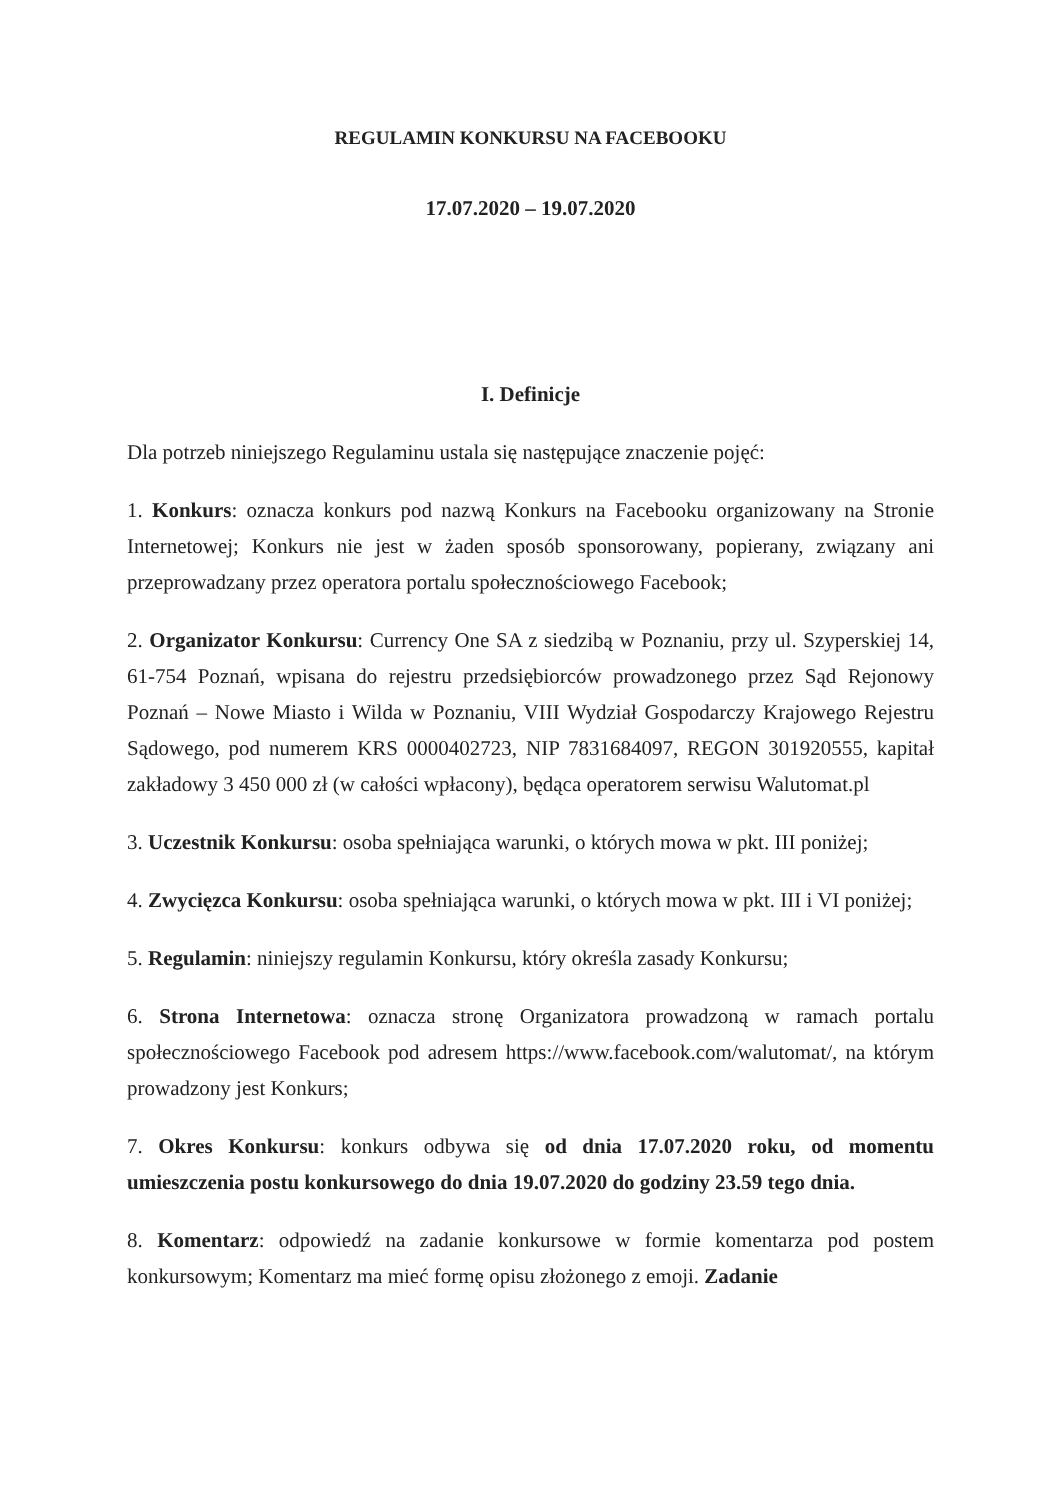REGULAMIN KONKURSU NA FACEBOOKU
17.07.2020 – 19.07.2020
I. Definicje
Dla potrzeb niniejszego Regulaminu ustala się następujące znaczenie pojęć:
1. Konkurs: oznacza konkurs pod nazwą Konkurs na Facebooku organizowany na Stronie Internetowej; Konkurs nie jest w żaden sposób sponsorowany, popierany, związany ani przeprowadzany przez operatora portalu społecznościowego Facebook;
2. Organizator Konkursu: Currency One SA z siedzibą w Poznaniu, przy ul. Szyperskiej 14, 61-754 Poznań, wpisana do rejestru przedsiębiorców prowadzonego przez Sąd Rejonowy Poznań – Nowe Miasto i Wilda w Poznaniu, VIII Wydział Gospodarczy Krajowego Rejestru Sądowego, pod numerem KRS 0000402723, NIP 7831684097, REGON 301920555, kapitał zakładowy 3 450 000 zł (w całości wpłacony), będąca operatorem serwisu Walutomat.pl
3. Uczestnik Konkursu: osoba spełniająca warunki, o których mowa w pkt. III poniżej;
4. Zwycięzca Konkursu: osoba spełniająca warunki, o których mowa w pkt. III i VI poniżej;
5. Regulamin: niniejszy regulamin Konkursu, który określa zasady Konkursu;
6. Strona Internetowa: oznacza stronę Organizatora prowadzoną w ramach portalu społecznościowego Facebook pod adresem https://www.facebook.com/walutomat/, na którym prowadzony jest Konkurs;
7. Okres Konkursu: konkurs odbywa się od dnia 17.07.2020 roku, od momentu umieszczenia postu konkursowego do dnia 19.07.2020 do godziny 23.59 tego dnia.
8. Komentarz: odpowiedź na zadanie konkursowe w formie komentarza pod postem konkursowym; Komentarz ma mieć formę opisu złożonego z emoji. Zadanie